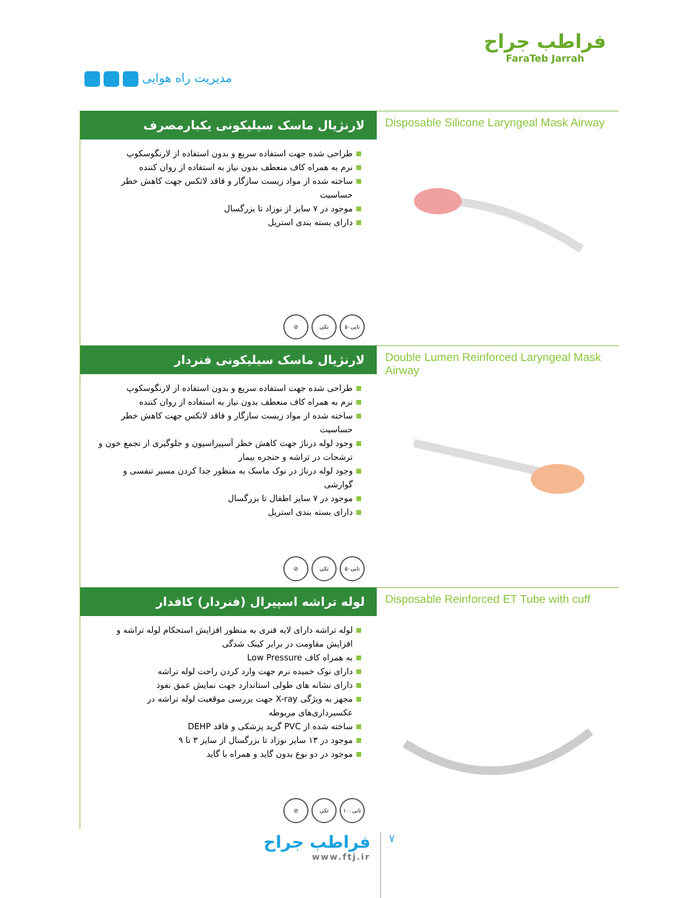مدیریت راه هوایی
فراطب جراح
FaraTeb Jarrah
لارنژیال ماسک سیلیکونی یکبارمصرف
طراحی شده جهت استفاده سریع و بدون استفاده از لارنگوسکوپ
نرم به همراه کاف منعطف بدون نیاز به استفاده از روان کننده
ساخته شده از مواد زیست سازگار و فاقد لاتکس جهت کاهش خطر حساسیت
موجود در ۷ سایز از نوزاد تا بزرگسال
دارای بسته بندی استریل
⊘ تکی ۵۰تایی
Disposable Silicone Laryngeal Mask Airway
لارنژیال ماسک سیلیکونی فنردار
طراحی شده جهت استفاده سریع و بدون استفاده از لارنگوسکوپ
نرم به همراه کاف منعطف بدون نیاز به استفاده از روان کننده
ساخته شده از مواد زیست سازگار و فاقد لاتکس جهت کاهش خطر حساسیت
وجود لوله درناژ جهت کاهش خطر آسپیراسیون و جلوگیری از تجمع خون و ترشحات در تراشه و حنجره بیمار
وجود لوله درناژ در نوک ماسک به منظور جدا کردن مسیر تنفسی و گوارشی
موجود در ۷ سایز اطفال تا بزرگسال
دارای بسته بندی استریل
⊘ تکی ۵۰تایی
Double Lumen Reinforced Laryngeal Mask Airway
لوله تراشه اسپیرال (فنردار) کافدار
لوله تراشه دارای لایه فنری به منظور افزایش استحکام لوله تراشه و افزایش مقاومت در برابر کینک شدگی
به همراه کاف Low Pressure
دارای نوک خمیده نرم جهت وارد کردن راحت لوله تراشه
دارای نشانه های طولی استاندارد جهت نمایش عمق نفوذ
مجهز به ویژگی X-ray جهت بررسی موقعیت لوله تراشه در عکسبرداری‌های مربوطه
ساخته شده از PVC گرید پزشکی و فاقد DEHP
موجود در ۱۳ سایز نوزاد تا بزرگسال از سایز ۳ تا ۹
موجود در دو نوع بدون گاید و همراه با گاید
⊘ تکی ۱۰۰تایی
Disposable Reinforced ET Tube with cuff
فراطب جراح
www.ftj.ir
۷